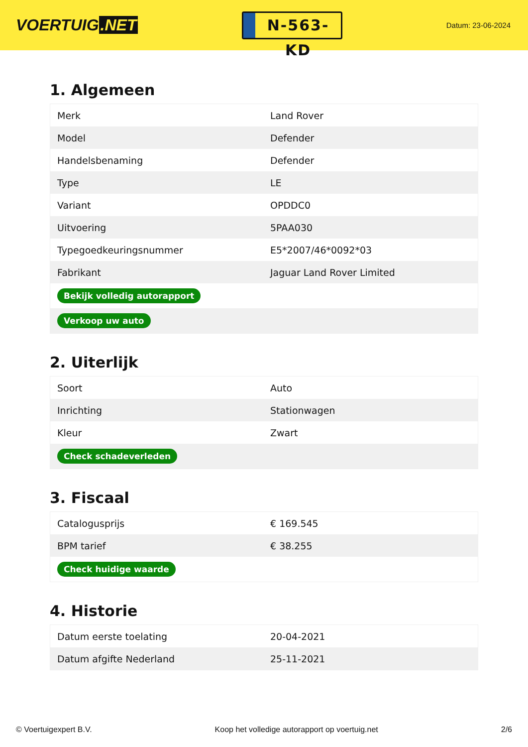VOERTUIG.NET
N-563-KD
Datum: 23-06-2024
1. Algemeen
| Merk | Land Rover |
| Model | Defender |
| Handelsbenaming | Defender |
| Type | LE |
| Variant | OPDDC0 |
| Uitvoering | 5PAA030 |
| Typegoedkeuringsnummer | E5*2007/46*0092*03 |
| Fabrikant | Jaguar Land Rover Limited |
| Bekijk volledig autorapport | |
| Verkoop uw auto | |
2. Uiterlijk
| Soort | Auto |
| Inrichting | Stationwagen |
| Kleur | Zwart |
| Check schadeverleden | |
3. Fiscaal
| Catalogusprijs | € 169.545 |
| BPM tarief | € 38.255 |
| Check huidige waarde | |
4. Historie
| Datum eerste toelating | 20-04-2021 |
| Datum afgifte Nederland | 25-11-2021 |
© Voertuigexpert B.V. Koop het volledige autorapport op voertuig.net 2/6